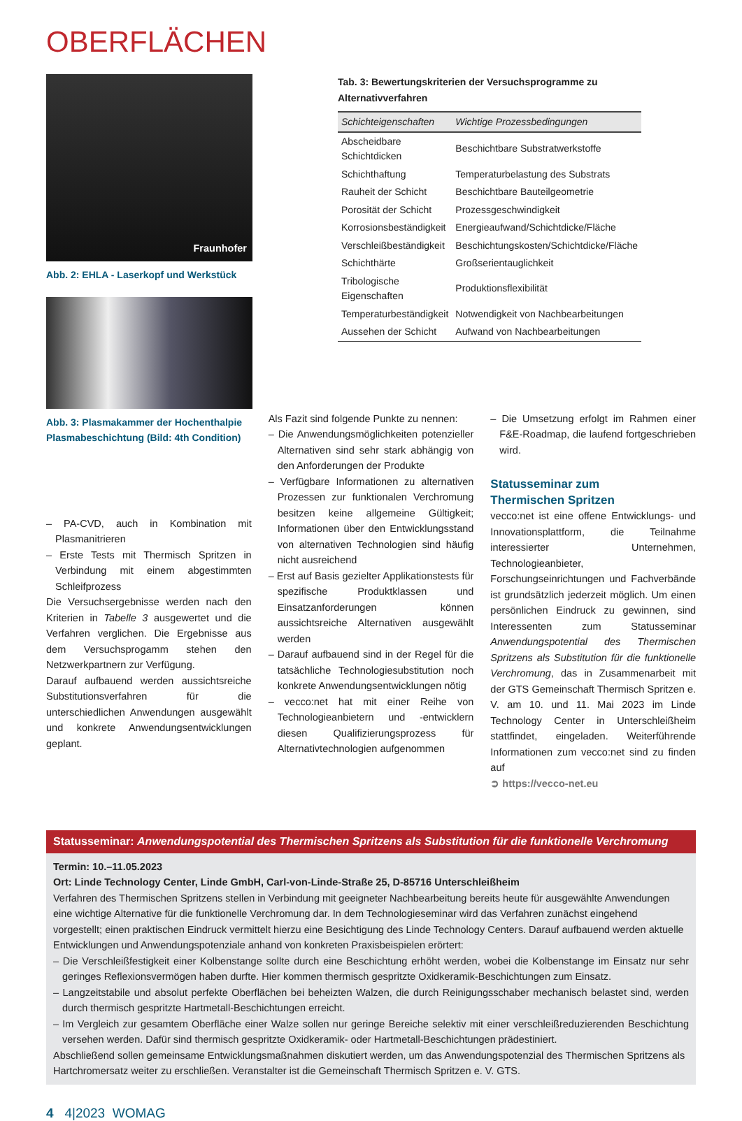OBERFLÄCHEN
Fraunhofer
Abb. 2: EHLA - Laserkopf und Werkstück
Abb. 3: Plasmakammer der Hochenthalpie Plasmabeschichtung (Bild: 4th Condition)
Tab. 3: Bewertungskriterien der Versuchsprogramme zu Alternativverfahren
| Schichteigenschaften | Wichtige Prozessbedingungen |
| --- | --- |
| Abscheidbare Schichtdicken | Beschichtbare Substratwerkstoffe |
| Schichthaftung | Temperaturbelastung des Substrats |
| Rauheit der Schicht | Beschichtbare Bauteilgeometrie |
| Porosität der Schicht | Prozessgeschwindigkeit |
| Korrosionsbeständigkeit | Energieaufwand/Schichtdicke/Fläche |
| Verschleißbeständigkeit | Beschichtungskosten/Schichtdicke/Fläche |
| Schichthärte | Großserientauglichkeit |
| Tribologische Eigenschaften | Produktionsflexibilität |
| Temperaturbeständigkeit | Notwendigkeit von Nachbearbeitungen |
| Aussehen der Schicht | Aufwand von Nachbearbeitungen |
– PA-CVD, auch in Kombination mit Plasmanitrieren
– Erste Tests mit Thermisch Spritzen in Verbindung mit einem abgestimmten Schleifprozess
Die Versuchsergebnisse werden nach den Kriterien in Tabelle 3 ausgewertet und die Verfahren verglichen. Die Ergebnisse aus dem Versuchsprogamm stehen den Netzwerkpartnern zur Verfügung.
Darauf aufbauend werden aussichtsreiche Substitutionsverfahren für die unterschiedlichen Anwendungen ausgewählt und konkrete Anwendungsentwicklungen geplant.
Als Fazit sind folgende Punkte zu nennen:
– Die Anwendungsmöglichkeiten potenzieller Alternativen sind sehr stark abhängig von den Anforderungen der Produkte
– Verfügbare Informationen zu alternativen Prozessen zur funktionalen Verchromung besitzen keine allgemeine Gültigkeit; Informationen über den Entwicklungsstand von alternativen Technologien sind häufig nicht ausreichend
– Erst auf Basis gezielter Applikationstests für spezifische Produktklassen und Einsatzanforderungen können aussichtsreiche Alternativen ausgewählt werden
– Darauf aufbauend sind in der Regel für die tatsächliche Technologiesubstitution noch konkrete Anwendungsentwicklungen nötig
– vecco:net hat mit einer Reihe von Technologieanbietern und -entwicklern diesen Qualifizierungsprozess für Alternativtechnologien aufgenommen
– Die Umsetzung erfolgt im Rahmen einer F&E-Roadmap, die laufend fortgeschrieben wird.
Statusseminar zum
Thermischen Spritzen
vecco:net ist eine offene Entwicklungs- und Innovationsplattform, die Teilnahme interessierter Unternehmen, Technologieanbieter, Forschungseinrichtungen und Fachverbände ist grundsätzlich jederzeit möglich. Um einen persönlichen Eindruck zu gewinnen, sind Interessenten zum Statusseminar Anwendungspotential des Thermischen Spritzens als Substitution für die funktionelle Verchromung, das in Zusammenarbeit mit der GTS Gemeinschaft Thermisch Spritzen e. V. am 10. und 11. Mai 2023 im Linde Technology Center in Unterschleißheim stattfindet, eingeladen. Weiterführende Informationen zum vecco:net sind zu finden auf
➲ https://vecco-net.eu
Statusseminar: Anwendungspotential des Thermischen Spritzens als Substitution für die funktionelle Verchromung
Termin: 10.–11.05.2023
Ort: Linde Technology Center, Linde GmbH, Carl-von-Linde-Straße 25, D-85716 Unterschleißheim
Verfahren des Thermischen Spritzens stellen in Verbindung mit geeigneter Nachbearbeitung bereits heute für ausgewählte Anwendungen eine wichtige Alternative für die funktionelle Verchromung dar. In dem Technologieseminar wird das Verfahren zunächst eingehend vorgestellt; einen praktischen Eindruck vermittelt hierzu eine Besichtigung des Linde Technology Centers. Darauf aufbauend werden aktuelle Entwicklungen und Anwendungspotenziale anhand von konkreten Praxisbeispielen erörtert:
– Die Verschleißfestigkeit einer Kolbenstange sollte durch eine Beschichtung erhöht werden, wobei die Kolbenstange im Einsatz nur sehr geringes Reflexionsvermögen haben durfte. Hier kommen thermisch gespritzte Oxidkeramik-Beschichtungen zum Einsatz.
– Langzeitstabile und absolut perfekte Oberflächen bei beheizten Walzen, die durch Reinigungsschaber mechanisch belastet sind, werden durch thermisch gespritzte Hartmetall-Beschichtungen erreicht.
– Im Vergleich zur gesamtem Oberfläche einer Walze sollen nur geringe Bereiche selektiv mit einer verschleißreduzierenden Beschichtung versehen werden. Dafür sind thermisch gespritzte Oxidkeramik- oder Hartmetall-Beschichtungen prädestiniert.
Abschließend sollen gemeinsame Entwicklungsmaßnahmen diskutiert werden, um das Anwendungspotenzial des Thermischen Spritzens als Hartchromersatz weiter zu erschließen. Veranstalter ist die Gemeinschaft Thermisch Spritzen e. V. GTS.
4 4|2023 WOMAG